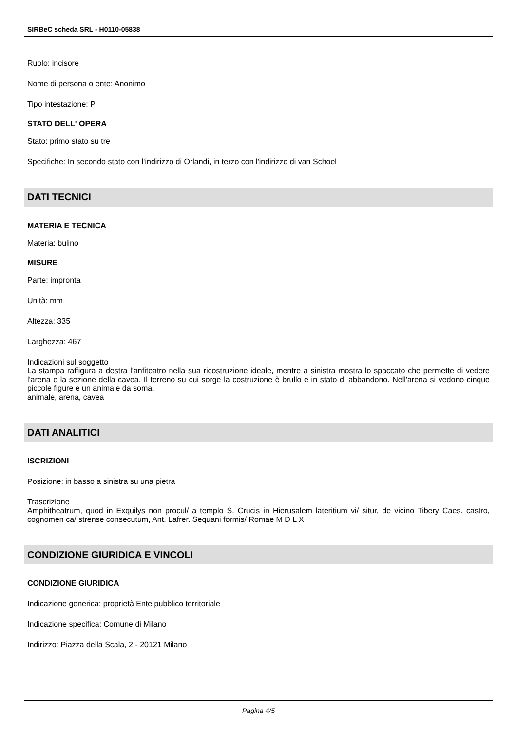SIRBeC scheda SRL - H0110-05838
Ruolo: incisore
Nome di persona o ente: Anonimo
Tipo intestazione: P
STATO DELL' OPERA
Stato: primo stato su tre
Specifiche: In secondo stato con l'indirizzo di Orlandi, in terzo con l'indirizzo di van Schoel
DATI TECNICI
MATERIA E TECNICA
Materia: bulino
MISURE
Parte: impronta
Unità: mm
Altezza: 335
Larghezza: 467
Indicazioni sul soggetto
La stampa raffigura a destra l'anfiteatro nella sua ricostruzione ideale, mentre a sinistra mostra lo spaccato che permette di vedere l'arena e la sezione della cavea. Il terreno su cui sorge la costruzione è brullo e in stato di abbandono. Nell'arena si vedono cinque piccole figure e un animale da soma.
animale, arena, cavea
DATI ANALITICI
ISCRIZIONI
Posizione: in basso a sinistra su una pietra
Trascrizione
Amphitheatrum, quod in Exquilys non procul/ a templo S. Crucis in Hierusalem lateritium vi/ situr, de vicino Tibery Caes. castro, cognomen ca/ strense consecutum, Ant. Lafrer. Sequani formis/ Romae M D L X
CONDIZIONE GIURIDICA E VINCOLI
CONDIZIONE GIURIDICA
Indicazione generica: proprietà Ente pubblico territoriale
Indicazione specifica: Comune di Milano
Indirizzo: Piazza della Scala, 2 - 20121 Milano
Pagina 4/5